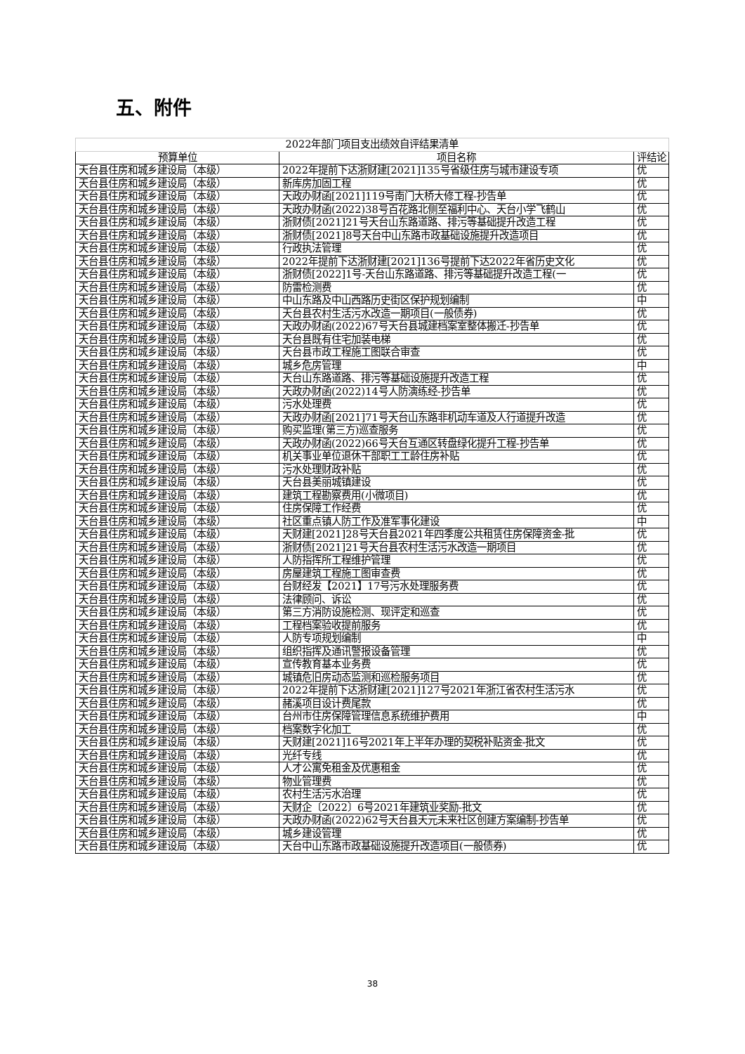五、附件
| 2022年部门项目支出绩效自评结果清单 | | |
| 预算单位 | 项目名称 | 评结论 |
| 天台县住房和城乡建设局（本级） | 2022年提前下达浙财建[2021]135号省级住房与城市建设专项 | 优 |
| 天台县住房和城乡建设局（本级） | 新库房加固工程 | 优 |
| 天台县住房和城乡建设局（本级） | 天政办财函[2021]119号南门大桥大修工程-抄告单 | 优 |
| 天台县住房和城乡建设局（本级） | 天政办财函(2022)38号百花路北侧至福利中心、天台小学飞鹤山 | 优 |
| 天台县住房和城乡建设局（本级） | 浙财债[2021]21号天台山东路道路、排污等基础提升改造工程 | 优 |
| 天台县住房和城乡建设局（本级） | 浙财债[2021]8号天台中山东路市政基础设施提升改造项目 | 优 |
| 天台县住房和城乡建设局（本级） | 行政执法管理 | 优 |
| 天台县住房和城乡建设局（本级） | 2022年提前下达浙财建[2021]136号提前下达2022年省历史文化 | 优 |
| 天台县住房和城乡建设局（本级） | 浙财债[2022]1号-天台山东路道路、排污等基础提升改造工程(一 | 优 |
| 天台县住房和城乡建设局（本级） | 防雷检测费 | 优 |
| 天台县住房和城乡建设局（本级） | 中山东路及中山西路历史街区保护规划编制 | 中 |
| 天台县住房和城乡建设局（本级） | 天台县农村生活污水改造一期项目(一般债券) | 优 |
| 天台县住房和城乡建设局（本级） | 天政办财函(2022)67号天台县城建档案室整体搬迁-抄告单 | 优 |
| 天台县住房和城乡建设局（本级） | 天台县既有住宅加装电梯 | 优 |
| 天台县住房和城乡建设局（本级） | 天台县市政工程施工图联合审查 | 优 |
| 天台县住房和城乡建设局（本级） | 城乡危房管理 | 中 |
| 天台县住房和城乡建设局（本级） | 天台山东路道路、排污等基础设施提升改造工程 | 优 |
| 天台县住房和城乡建设局（本级） | 天政办财函(2022)14号人防演练经-抄告单 | 优 |
| 天台县住房和城乡建设局（本级） | 污水处理费 | 优 |
| 天台县住房和城乡建设局（本级） | 天政办财函[2021]71号天台山东路非机动车道及人行道提升改造 | 优 |
| 天台县住房和城乡建设局（本级） | 购买监理(第三方)巡查服务 | 优 |
| 天台县住房和城乡建设局（本级） | 天政办财函(2022)66号天台互通区转盘绿化提升工程-抄告单 | 优 |
| 天台县住房和城乡建设局（本级） | 机关事业单位退休干部职工工龄住房补贴 | 优 |
| 天台县住房和城乡建设局（本级） | 污水处理财政补贴 | 优 |
| 天台县住房和城乡建设局（本级） | 天台县美丽城镇建设 | 优 |
| 天台县住房和城乡建设局（本级） | 建筑工程勘察费用(小微项目) | 优 |
| 天台县住房和城乡建设局（本级） | 住房保障工作经费 | 优 |
| 天台县住房和城乡建设局（本级） | 社区重点镇人防工作及准军事化建设 | 中 |
| 天台县住房和城乡建设局（本级） | 天财建[2021]28号天台县2021年四季度公共租赁住房保障资金-批 | 优 |
| 天台县住房和城乡建设局（本级） | 浙财债[2021]21号天台县农村生活污水改造一期项目 | 优 |
| 天台县住房和城乡建设局（本级） | 人防指挥所工程维护管理 | 优 |
| 天台县住房和城乡建设局（本级） | 房屋建筑工程施工图审查费 | 优 |
| 天台县住房和城乡建设局（本级） | 台财经发【2021】17号污水处理服务费 | 优 |
| 天台县住房和城乡建设局（本级） | 法律顾问、诉讼 | 优 |
| 天台县住房和城乡建设局（本级） | 第三方消防设施检测、现评定和巡查 | 优 |
| 天台县住房和城乡建设局（本级） | 工程档案验收提前服务 | 优 |
| 天台县住房和城乡建设局（本级） | 人防专项规划编制 | 中 |
| 天台县住房和城乡建设局（本级） | 组织指挥及通讯警报设备管理 | 优 |
| 天台县住房和城乡建设局（本级） | 宣传教育基本业务费 | 优 |
| 天台县住房和城乡建设局（本级） | 城镇危旧房动态监测和巡检服务项目 | 优 |
| 天台县住房和城乡建设局（本级） | 2022年提前下达浙财建[2021]127号2021年浙江省农村生活污水 | 优 |
| 天台县住房和城乡建设局（本级） | 赭溪项目设计费尾款 | 优 |
| 天台县住房和城乡建设局（本级） | 台州市住房保障管理信息系统维护费用 | 中 |
| 天台县住房和城乡建设局（本级） | 档案数字化加工 | 优 |
| 天台县住房和城乡建设局（本级） | 天财建[2021]16号2021年上半年办理的契税补贴资金-批文 | 优 |
| 天台县住房和城乡建设局（本级） | 光纤专线 | 优 |
| 天台县住房和城乡建设局（本级） | 人才公寓免租金及优惠租金 | 优 |
| 天台县住房和城乡建设局（本级） | 物业管理费 | 优 |
| 天台县住房和城乡建设局（本级） | 农村生活污水治理 | 优 |
| 天台县住房和城乡建设局（本级） | 天财企〔2022〕6号2021年建筑业奖励-批文 | 优 |
| 天台县住房和城乡建设局（本级） | 天政办财函(2022)62号天台县天元未来社区创建方案编制-抄告单 | 优 |
| 天台县住房和城乡建设局（本级） | 城乡建设管理 | 优 |
| 天台县住房和城乡建设局（本级） | 天台中山东路市政基础设施提升改造项目(一般债券) | 优 |
38